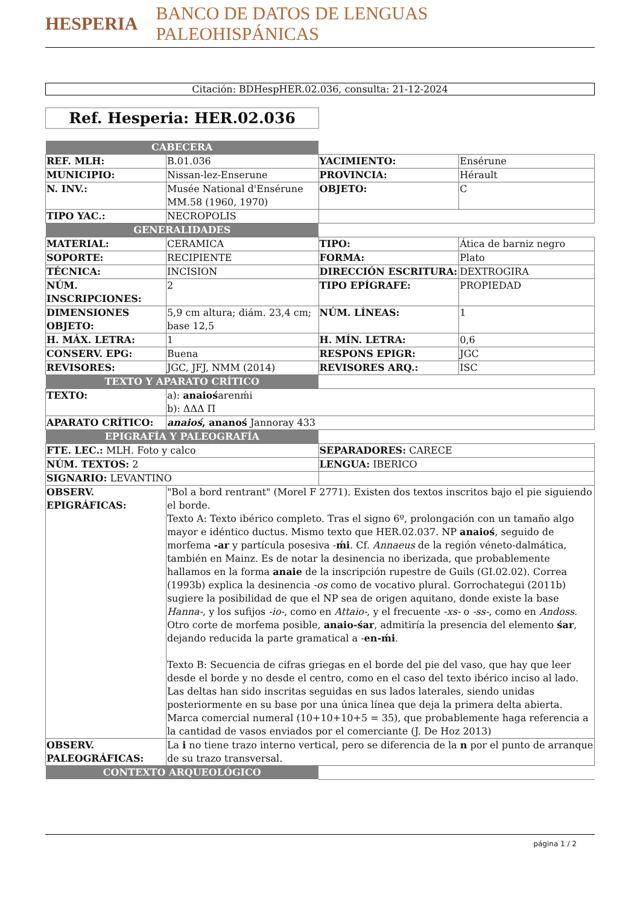HESPERIA BANCO DE DATOS DE LENGUAS PALEOHISPÁNICAS
Citación: BDHespHER.02.036, consulta: 21-12-2024
Ref. Hesperia: HER.02.036
| CABECERA | | | |
| REF. MLH: | B.01.036 | YACIMIENTO: | Ensérune |
| MUNICIPIO: | Nissan-lez-Enserune | PROVINCIA: | Hérault |
| N. INV.: | Musée National d'Ensérune MM.58 (1960, 1970) | OBJETO: | C |
| TIPO YAC.: | NECROPOLIS | | |
| GENERALIDADES | | | |
| MATERIAL: | CERAMICA | TIPO: | Ática de barniz negro |
| SOPORTE: | RECIPIENTE | FORMA: | Plato |
| TÉCNICA: | INCISION | DIRECCIÓN ESCRITURA: | DEXTROGIRA |
| NÚM. INSCRIPCIONES: | 2 | TIPO EPÍGRAFE: | PROPIEDAD |
| DIMENSIONES OBJETO: | 5,9 cm altura; diám. 23,4 cm; base 12,5 | NÚM. LÍNEAS: | 1 |
| H. MÁX. LETRA: | 1 | H. MÍN. LETRA: | 0,6 |
| CONSERV. EPG: | Buena | RESPONS EPIGR: | JGC |
| REVISORES: | JGC, JFJ, NMM (2014) | REVISORES ARQ.: | ISC |
| TEXTO Y APARATO CRÍTICO | | | |
| TEXTO: | a): anaioś arenḿi b): ΔΔΔ Π | | |
| APARATO CRÍTICO: | anaioś , ananoś Jannoray 433 | | |
| EPIGRAFÍA Y PALEOGRAFÍA | | | |
| FTE. LEC.: MLH. Foto y calco | | SEPARADORES: CARECE | |
| NÚM. TEXTOS: 2 | | LENGUA: IBERICO | |
| SIGNARIO: LEVANTINO | | | |
| OBSERV. EPIGRÁFICAS: | "Bol a bord rentrant" (Morel F 2771). Existen dos textos inscritos bajo el pie siguiendo el borde. Texto A: Texto ibérico completo. Tras el signo 6º, prolongación con un tamaño algo mayor e idéntico ductus. Mismo texto que HER.02.037. NP anaioś , seguido de morfema -ar y partícula posesiva - ḿi . Cf. Annaeus de la región véneto-dalmática, también en Mainz. Es de notar la desinencia no iberizada, que probablemente hallamos en la forma anaie de la inscripción rupestre de Guils (GI.02.02). Correa (1993b) explica la desinencia -os como de vocativo plural. Gorrochategui (2011b) sugiere la posibilidad de que el NP sea de origen aquitano, donde existe la base Hanna- , y los sufijos -io- , como en Attaio- , y el frecuente -xs- o -ss- , como en Andoss . Otro corte de morfema posible, anaio-śar , admitiría la presencia del elemento śar , dejando reducida la parte gramatical a - en-ḿi . Texto B: Secuencia de cifras griegas en el borde del pie del vaso, que hay que leer desde el borde y no desde el centro, como en el caso del texto ibérico inciso al lado. Las deltas han sido inscritas seguidas en sus lados laterales, siendo unidas posteriormente en su base por una única línea que deja la primera delta abierta. Marca comercial numeral (10+10+10+5 = 35), que probablemente haga referencia a la cantidad de vasos enviados por el comerciante (J. De Hoz 2013) | | |
| OBSERV. PALEOGRÁFICAS: | La i no tiene trazo interno vertical, pero se diferencia de la n por el punto de arranque de su trazo transversal. | | |
| CONTEXTO ARQUEOLÓGICO | | | |
página 1 / 2